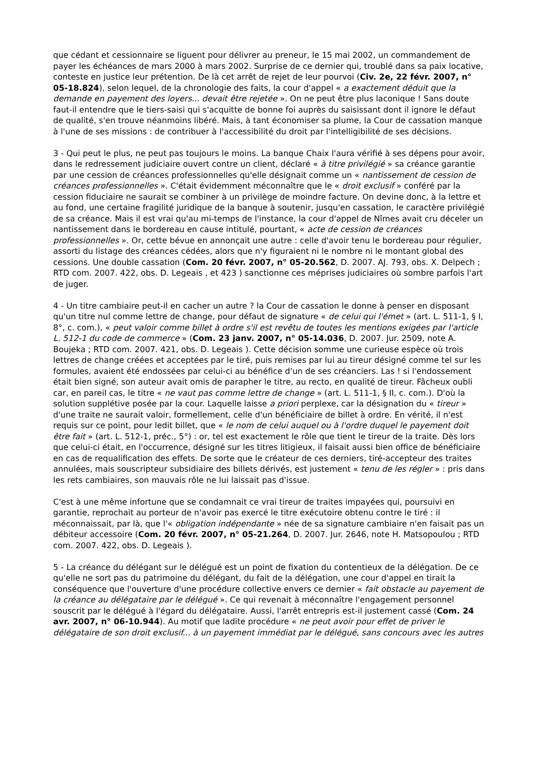que cédant et cessionnaire se liguent pour délivrer au preneur, le 15 mai 2002, un commandement de payer les échéances de mars 2000 à mars 2002. Surprise de ce dernier qui, troublé dans sa paix locative, conteste en justice leur prétention. De là cet arrêt de rejet de leur pourvoi (Civ. 2e, 22 févr. 2007, n° 05-18.824), selon lequel, de la chronologie des faits, la cour d'appel « a exactement déduit que la demande en payement des loyers... devait être rejetée ». On ne peut être plus laconique ! Sans doute faut-il entendre que le tiers-saisi qui s'acquitte de bonne foi auprès du saisissant dont il ignore le défaut de qualité, s'en trouve néanmoins libéré. Mais, à tant économiser sa plume, la Cour de cassation manque à l'une de ses missions : de contribuer à l'accessibilité du droit par l'intelligibilité de ses décisions.
3 - Qui peut le plus, ne peut pas toujours le moins. La banque Chaix l'aura vérifié à ses dépens pour avoir, dans le redressement judiciaire ouvert contre un client, déclaré « à titre privilégié » sa créance garantie par une cession de créances professionnelles qu'elle désignait comme un « nantissement de cession de créances professionnelles ». C'était évidemment méconnaître que le « droit exclusif » conféré par la cession fiduciaire ne saurait se combiner à un privilège de moindre facture. On devine donc, à la lettre et au fond, une certaine fragilité juridique de la banque à soutenir, jusqu'en cassation, le caractère privilégié de sa créance. Mais il est vrai qu'au mi-temps de l'instance, la cour d'appel de Nîmes avait cru déceler un nantissement dans le bordereau en cause intitulé, pourtant, « acte de cession de créances professionnelles ». Or, cette bévue en annonçait une autre : celle d'avoir tenu le bordereau pour régulier, assorti du listage des créances cédées, alors que n'y figuraient ni le nombre ni le montant global des cessions. Une double cassation (Com. 20 févr. 2007, n° 05-20.562, D. 2007. AJ. 793, obs. X. Delpech ; RTD com. 2007. 422, obs. D. Legeais , et 423 ) sanctionne ces méprises judiciaires où sombre parfois l'art de juger.
4 - Un titre cambiaire peut-il en cacher un autre ? la Cour de cassation le donne à penser en disposant qu'un titre nul comme lettre de change, pour défaut de signature « de celui qui l'émet » (art. L. 511-1, § I, 8°, c. com.), « peut valoir comme billet à ordre s'il est revêtu de toutes les mentions exigées par l'article L. 512-1 du code de commerce » (Com. 23 janv. 2007, n° 05-14.036, D. 2007. Jur. 2509, note A. Boujeka ; RTD com. 2007. 421, obs. D. Legeais ). Cette décision somme une curieuse espèce où trois lettres de change créées et acceptées par le tiré, puis remises par lui au tireur désigné comme tel sur les formules, avaient été endossées par celui-ci au bénéfice d'un de ses créanciers. Las ! si l'endossement était bien signé, son auteur avait omis de parapher le titre, au recto, en qualité de tireur. Fâcheux oubli car, en pareil cas, le titre « ne vaut pas comme lettre de change » (art. L. 511-1, § II, c. com.). D'où la solution supplétive posée par la cour. Laquelle laisse a priori perplexe, car la désignation du « tireur » d'une traite ne saurait valoir, formellement, celle d'un bénéficiaire de billet à ordre. En vérité, il n'est requis sur ce point, pour ledit billet, que « le nom de celui auquel ou à l'ordre duquel le payement doit être fait » (art. L. 512-1, préc., 5°) : or, tel est exactement le rôle que tient le tireur de la traite. Dès lors que celui-ci était, en l'occurrence, désigné sur les titres litigieux, il faisait aussi bien office de bénéficiaire en cas de requalification des effets. De sorte que le créateur de ces derniers, tiré-accepteur des traites annulées, mais souscripteur subsidiaire des billets dérivés, est justement « tenu de les régler » : pris dans les rets cambiaires, son mauvais rôle ne lui laissait pas d'issue.
C'est à une même infortune que se condamnait ce vrai tireur de traites impayées qui, poursuivi en garantie, reprochait au porteur de n'avoir pas exercé le titre exécutoire obtenu contre le tiré : il méconnaissait, par là, que l'« obligation indépendante » née de sa signature cambiaire n'en faisait pas un débiteur accessoire (Com. 20 févr. 2007, n° 05-21.264, D. 2007. Jur. 2646, note H. Matsopoulou ; RTD com. 2007. 422, obs. D. Legeais ).
5 - La créance du délégant sur le délégué est un point de fixation du contentieux de la délégation. De ce qu'elle ne sort pas du patrimoine du délégant, du fait de la délégation, une cour d'appel en tirait la conséquence que l'ouverture d'une procédure collective envers ce dernier « fait obstacle au payement de la créance au délégataire par le délégué ». Ce qui revenait à méconnaître l'engagement personnel souscrit par le délégué à l'égard du délégataire. Aussi, l'arrêt entrepris est-il justement cassé (Com. 24 avr. 2007, n° 06-10.944). Au motif que ladite procédure « ne peut avoir pour effet de priver le délégataire de son droit exclusif... à un payement immédiat par le délégué, sans concours avec les autres